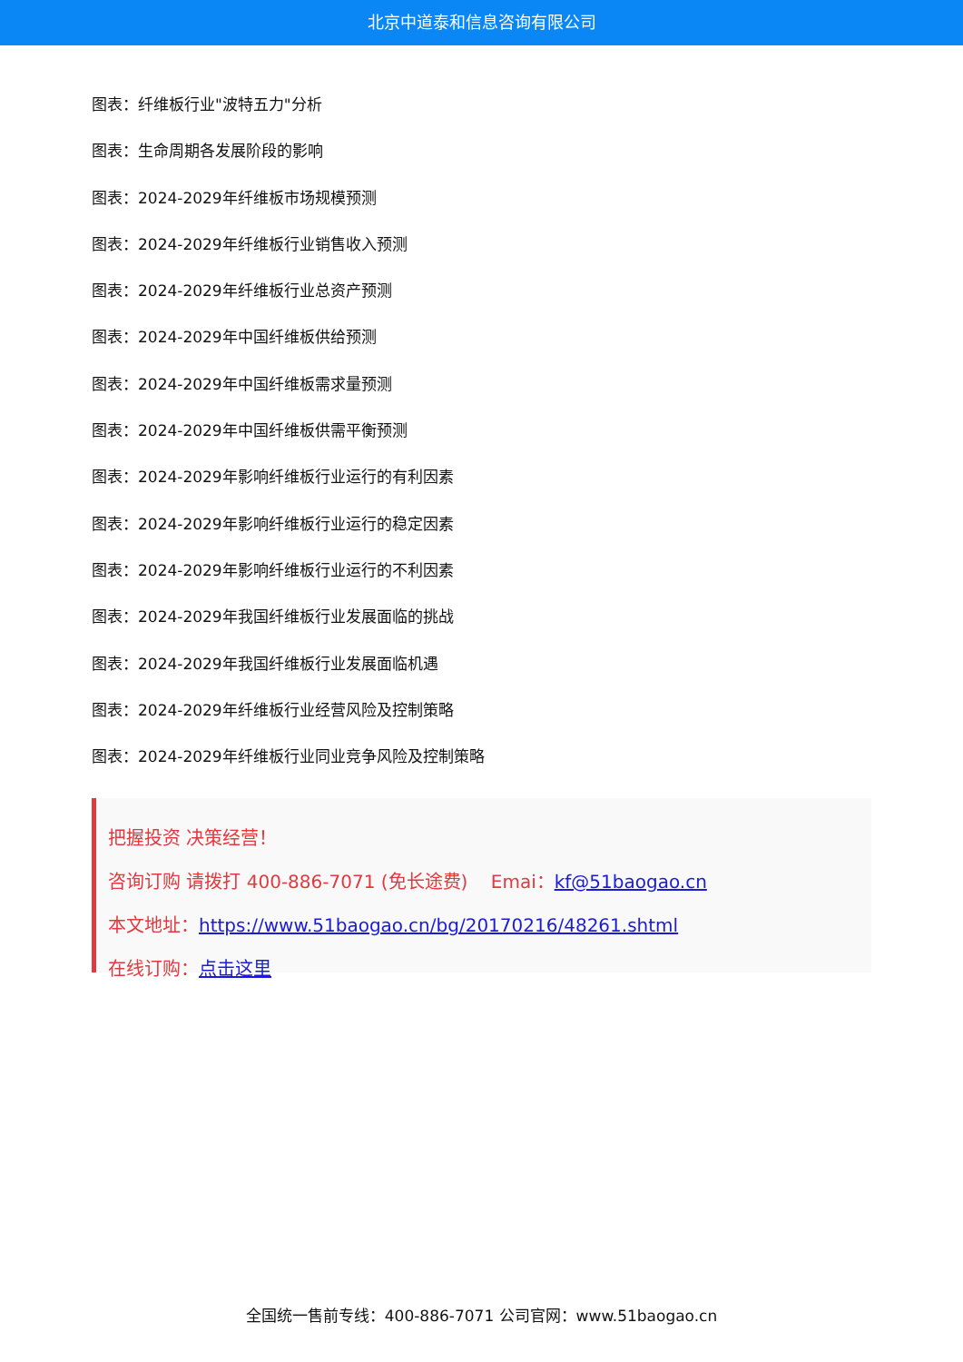北京中道泰和信息咨询有限公司
图表：纤维板行业"波特五力"分析
图表：生命周期各发展阶段的影响
图表：2024-2029年纤维板市场规模预测
图表：2024-2029年纤维板行业销售收入预测
图表：2024-2029年纤维板行业总资产预测
图表：2024-2029年中国纤维板供给预测
图表：2024-2029年中国纤维板需求量预测
图表：2024-2029年中国纤维板供需平衡预测
图表：2024-2029年影响纤维板行业运行的有利因素
图表：2024-2029年影响纤维板行业运行的稳定因素
图表：2024-2029年影响纤维板行业运行的不利因素
图表：2024-2029年我国纤维板行业发展面临的挑战
图表：2024-2029年我国纤维板行业发展面临机遇
图表：2024-2029年纤维板行业经营风险及控制策略
图表：2024-2029年纤维板行业同业竞争风险及控制策略
把握投资 决策经营！
咨询订购 请拨打 400-886-7071 (免长途费) Emai：kf@51baogao.cn
本文地址：https://www.51baogao.cn/bg/20170216/48261.shtml
在线订购：点击这里
全国统一售前专线：400-886-7071 公司官网：www.51baogao.cn